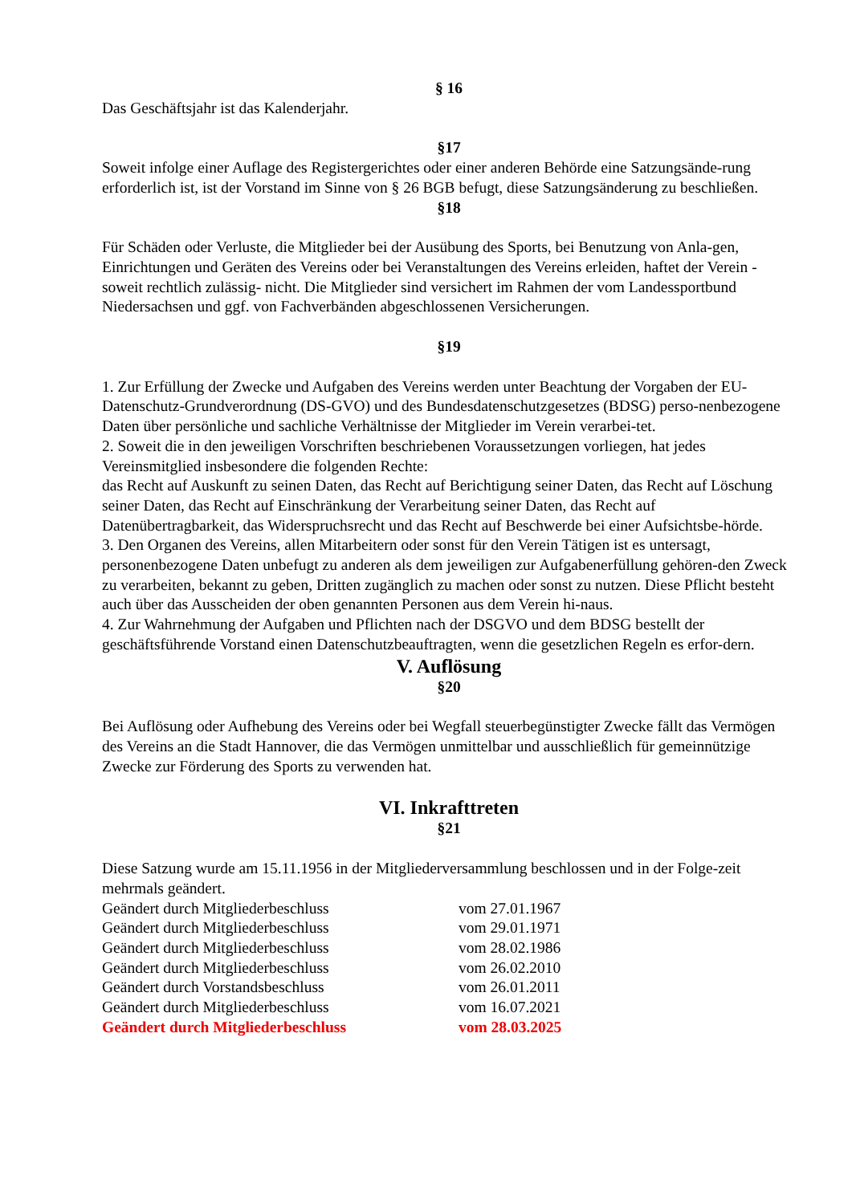§ 16
Das Geschäftsjahr ist das Kalenderjahr.
§17
Soweit infolge einer Auflage des Registergerichtes oder einer anderen Behörde eine Satzungsände-rung erforderlich ist, ist der Vorstand im Sinne von § 26 BGB befugt, diese Satzungsänderung zu beschließen.
§18
Für Schäden oder Verluste, die Mitglieder bei der Ausübung des Sports, bei Benutzung von Anla-gen, Einrichtungen und Geräten des Vereins oder bei Veranstaltungen des Vereins erleiden, haftet der Verein -soweit rechtlich zulässig- nicht. Die Mitglieder sind versichert im Rahmen der vom Landessportbund Niedersachsen und ggf. von Fachverbänden abgeschlossenen Versicherungen.
§19
1. Zur Erfüllung der Zwecke und Aufgaben des Vereins werden unter Beachtung der Vorgaben der EU-Datenschutz-Grundverordnung (DS-GVO) und des Bundesdatenschutzgesetzes (BDSG) perso-nenbezogene Daten über persönliche und sachliche Verhältnisse der Mitglieder im Verein verarbei-tet.
2. Soweit die in den jeweiligen Vorschriften beschriebenen Voraussetzungen vorliegen, hat jedes Vereinsmitglied insbesondere die folgenden Rechte:
das Recht auf Auskunft zu seinen Daten, das Recht auf Berichtigung seiner Daten, das Recht auf Löschung seiner Daten, das Recht auf Einschränkung der Verarbeitung seiner Daten, das Recht auf Datenübertragbarkeit, das Widerspruchsrecht und das Recht auf Beschwerde bei einer Aufsichtsbe-hörde.
3. Den Organen des Vereins, allen Mitarbeitern oder sonst für den Verein Tätigen ist es untersagt, personenbezogene Daten unbefugt zu anderen als dem jeweiligen zur Aufgabenerfüllung gehören-den Zweck zu verarbeiten, bekannt zu geben, Dritten zugänglich zu machen oder sonst zu nutzen. Diese Pflicht besteht auch über das Ausscheiden der oben genannten Personen aus dem Verein hi-naus.
4. Zur Wahrnehmung der Aufgaben und Pflichten nach der DSGVO und dem BDSG bestellt der geschäftsführende Vorstand einen Datenschutzbeauftragten, wenn die gesetzlichen Regeln es erfor-dern.
V. Auflösung
§20
Bei Auflösung oder Aufhebung des Vereins oder bei Wegfall steuerbegünstigter Zwecke fällt das Vermögen des Vereins an die Stadt Hannover, die das Vermögen unmittelbar und ausschließlich für gemeinnützige Zwecke zur Förderung des Sports zu verwenden hat.
VI. Inkrafttreten
§21
Diese Satzung wurde am 15.11.1956 in der Mitgliederversammlung beschlossen und in der Folge-zeit mehrmals geändert.
| Geändert durch Mitgliederbeschluss | vom 27.01.1967 |
| Geändert durch Mitgliederbeschluss | vom 29.01.1971 |
| Geändert durch Mitgliederbeschluss | vom 28.02.1986 |
| Geändert durch Mitgliederbeschluss | vom 26.02.2010 |
| Geändert durch Vorstandsbeschluss | vom 26.01.2011 |
| Geändert durch Mitgliederbeschluss | vom 16.07.2021 |
| Geändert durch Mitgliederbeschluss | vom 28.03.2025 |